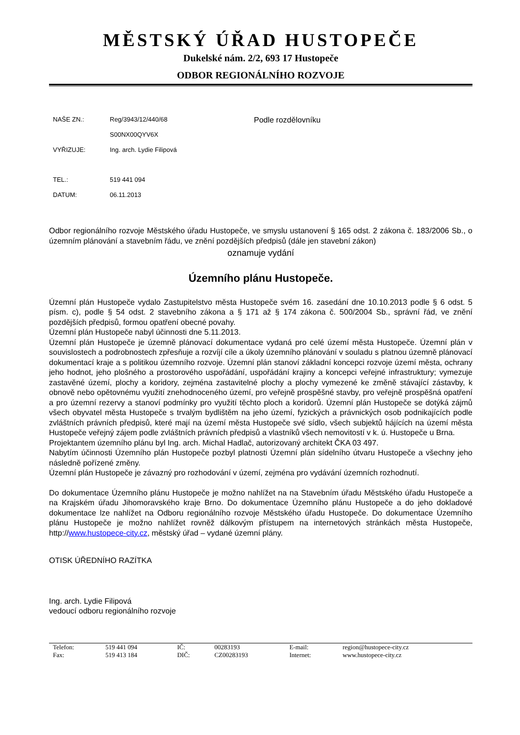MĚSTSKÝ ÚŘAD HUSTOPEČE
Dukelské nám. 2/2, 693 17 Hustopeče
ODBOR REGIONÁLNÍHO ROZVOJE
| NAŠE ZN.: | Reg/3943/12/440/68 |
| | S00NX00QYV6X |
| VYŘIZUJE: | Ing. arch. Lydie Filipová |
| TEL.: | 519 441 094 |
| DATUM: | 06.11.2013 |
Podle rozdělovníku
Odbor regionálního rozvoje Městského úřadu Hustopeče, ve smyslu ustanovení § 165 odst. 2 zákona č. 183/2006 Sb., o územním plánování a stavebním řádu, ve znění pozdějších předpisů (dále jen stavební zákon)
oznamuje vydání
Územního plánu Hustopeče.
Územní plán Hustopeče vydalo Zastupitelstvo města Hustopeče svém 16. zasedání dne 10.10.2013 podle § 6 odst. 5 písm. c), podle § 54 odst. 2 stavebního zákona a § 171 až § 174 zákona č. 500/2004 Sb., správní řád, ve znění pozdějších předpisů, formou opatření obecné povahy.
Územní plán Hustopeče nabyl účinnosti dne 5.11.2013.
Územní plán Hustopeče je územně plánovací dokumentace vydaná pro celé území města Hustopeče. Územní plán v souvislostech a podrobnostech zpřesňuje a rozvíjí cíle a úkoly územního plánování v souladu s platnou územně plánovací dokumentací kraje a s politikou územního rozvoje. Územní plán stanoví základní koncepci rozvoje území města, ochrany jeho hodnot, jeho plošného a prostorového uspořádání, uspořádání krajiny a koncepci veřejné infrastruktury; vymezuje zastavěné území, plochy a koridory, zejména zastavitelné plochy a plochy vymezené ke změně stávající zástavby, k obnově nebo opětovnému využití znehodnoceného území, pro veřejně prospěšné stavby, pro veřejně prospěšná opatření a pro územní rezervy a stanoví podmínky pro využití těchto ploch a koridorů. Územní plán Hustopeče se dotýká zájmů všech obyvatel města Hustopeče s trvalým bydlištěm na jeho území, fyzických a právnických osob podnikajících podle zvláštních právních předpisů, které mají na území města Hustopeče své sídlo, všech subjektů hájících na území města Hustopeče veřejný zájem podle zvláštních právních předpisů a vlastníků všech nemovitostí v k. ú. Hustopeče u Brna.
Projektantem územního plánu byl Ing. arch. Michal Hadlač, autorizovaný architekt ČKA 03 497.
Nabytím účinnosti Územního plán Hustopeče pozbyl platnosti Územní plán sídelního útvaru Hustopeče a všechny jeho následně pořízené změny.
Územní plán Hustopeče je závazný pro rozhodování v území, zejména pro vydávání územních rozhodnutí.
Do dokumentace Územního plánu Hustopeče je možno nahlížet na na Stavebním úřadu Městského úřadu Hustopeče a na Krajském úřadu Jihomoravského kraje Brno. Do dokumentace Územního plánu Hustopeče a do jeho dokladové dokumentace lze nahlížet na Odboru regionálního rozvoje Městského úřadu Hustopeče. Do dokumentace Územního plánu Hustopeče je možno nahlížet rovněž dálkovým přístupem na internetových stránkách města Hustopeče, http://www.hustopece-city.cz, městský úřad – vydané územní plány.
OTISK ÚŘEDNÍHO RAZÍTKA
Ing. arch. Lydie Filipová
vedoucí odboru regionálního rozvoje
| Telefon: | 519 441 094 | IČ: | 00283193 | E-mail: | region@hustopece-city.cz |
| Fax: | 519 413 184 | DIČ: | CZ00283193 | Internet: | www.hustopece-city.cz |